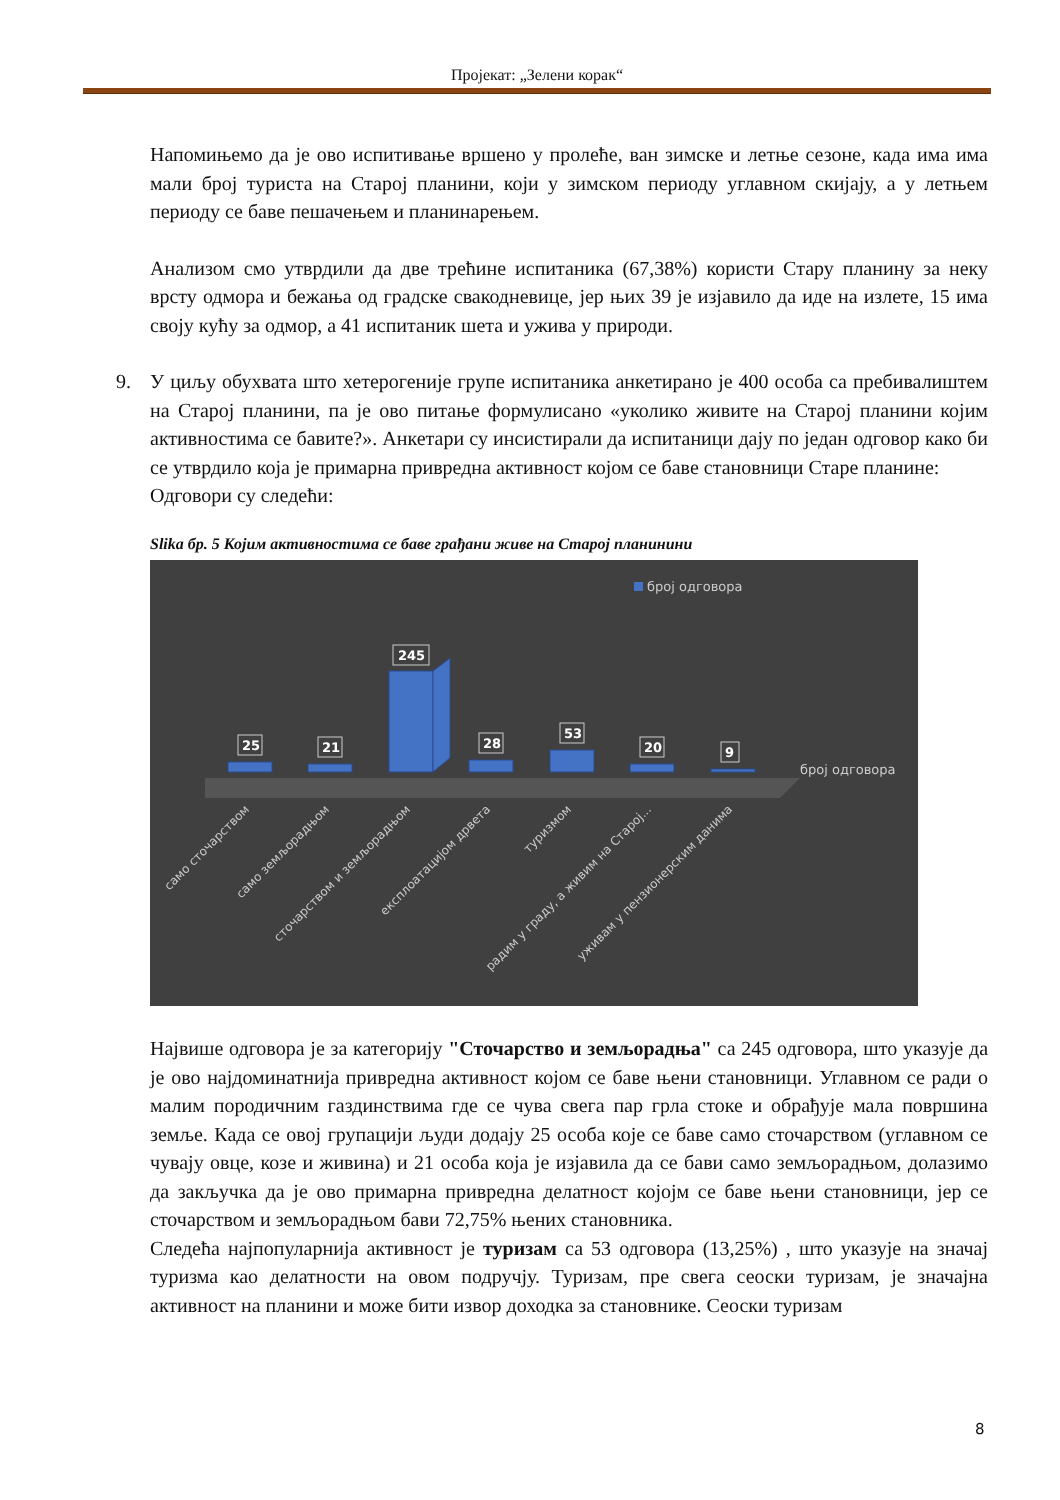Пројекат: „Зелени корак“
Напомињемо да је ово испитивање вршено у пролеће, ван зимске и летње сезоне, када има има мали број туриста на Старој планини, који у зимском периоду углавном скијају, а у летњем периоду се баве пешачењем и планинарењем.
Анализом смо утврдили да две трећине испитаника (67,38%) користи Стару планину за неку врсту одмора и бежања од градске свакодневице, јер њих 39 је изјавило да иде на излете, 15 има своју кућу за одмор, а 41 испитаник шета и ужива у природи.
9. У циљу обухвата што хетерогеније групе испитаника анкетирано је 400 особа са пребивалиштем на Старој планини, па је ово питање формулисано «уколико живите на Старој планини којим активностима се бавите?». Анкетари су инсистирали да испитаници дају по један одговор како би се утврдило која је примарна привредна активност којом се баве становници Старе планине:
Одговори су следећи:
Slika бр. 5 Којим активностима се баве грађани живе на Старој планинини
број одговора
25
21
245
28
53
20
9
број одговора
само сточарством
само земљорадњом
сточарством и земљорадњом
експлоатацијом дрвета
туризмом
радим у граду, а живим на Старој...
уживам у пензионерским данима
Највише одговора је за категорију "Сточарство и земљорадња" са 245 одговора, што указује да је ово најдоминатнија привредна активност којом се баве њени становници. Углавном се ради о малим породичним газдинствима где се чува свега пар грла стоке и обрађује мала површина земље. Када се овој групацији људи додају 25 особа које се баве само сточарством (углавном се чувају овце, козе и живина) и 21 особа која је изјавила да се бави само земљорадњом, долазимо да закључка да је ово примарна привредна делатност којојм се баве њени становници, јер се сточарством и земљорадњом бави 72,75% њених становника.
Следећа најпопуларнија активност је туризам са 53 одговора (13,25%) , што указује на значај туризма као делатности на овом подручју. Туризам, пре свега сеоски туризам, је значајна активност на планини и може бити извор доходка за становнике. Сеоски туризам
8